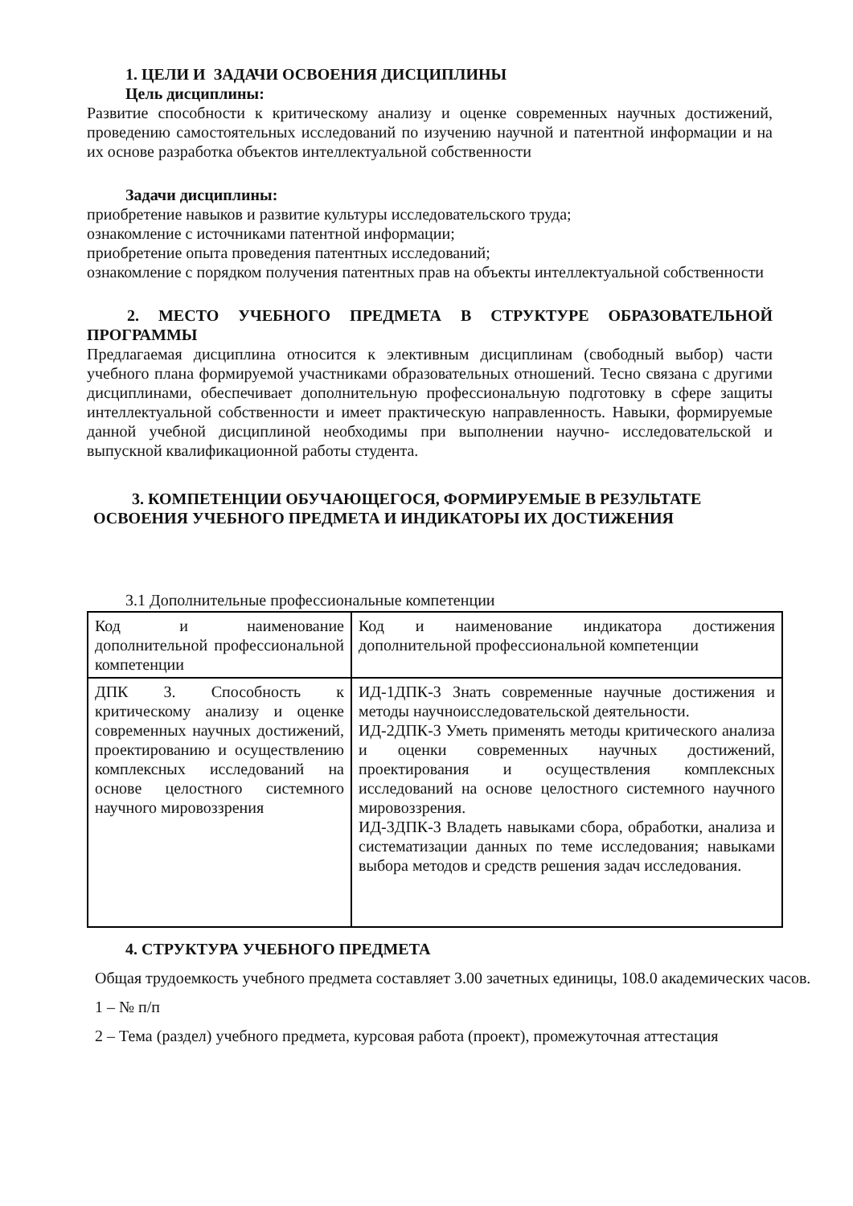1. ЦЕЛИ И ЗАДАЧИ ОСВОЕНИЯ ДИСЦИПЛИНЫ
Цель дисциплины:
Развитие способности к критическому анализу и оценке современных научных достижений, проведению самостоятельных исследований по изучению научной и патентной информации и на их основе разработка объектов интеллектуальной собственности
Задачи дисциплины:
приобретение навыков и развитие культуры исследовательского труда;
ознакомление с источниками патентной информации;
приобретение опыта проведения патентных исследований;
ознакомление с порядком получения патентных прав на объекты интеллектуальной собственности
2. МЕСТО УЧЕБНОГО ПРЕДМЕТА В СТРУКТУРЕ ОБРАЗОВАТЕЛЬНОЙ ПРОГРАММЫ
Предлагаемая дисциплина относится к элективным дисциплинам (свободный выбор) части учебного плана формируемой участниками образовательных отношений. Тесно связана с другими дисциплинами, обеспечивает дополнительную профессиональную подготовку в сфере защиты интеллектуальной собственности и имеет практическую направленность. Навыки, формируемые данной учебной дисциплиной необходимы при выполнении научно- исследовательской и выпускной квалификационной работы студента.
3. КОМПЕТЕНЦИИ ОБУЧАЮЩЕГОСЯ, ФОРМИРУЕМЫЕ В РЕЗУЛЬТАТЕ ОСВОЕНИЯ УЧЕБНОГО ПРЕДМЕТА И ИНДИКАТОРЫ ИХ ДОСТИЖЕНИЯ
3.1 Дополнительные профессиональные компетенции
| Код и наименование дополнительной профессиональной компетенции | Код и наименование индикатора достижения дополнительной профессиональной компетенции |
| ДПК 3. Способность к критическому анализу и оценке современных научных достижений, проектированию и осуществлению комплексных исследований на основе целостного системного научного мировоззрения | ИД-1ДПК-3 Знать современные научные достижения и методы научноисследовательской деятельности. ИД-2ДПК-3 Уметь применять методы критического анализа и оценки современных научных достижений, проектирования и осуществления комплексных исследований на основе целостного системного научного мировоззрения. ИД-3ДПК-3 Владеть навыками сбора, обработки, анализа и систематизации данных по теме исследования; навыками выбора методов и средств решения задач исследования. |
4. СТРУКТУРА УЧЕБНОГО ПРЕДМЕТА
Общая трудоемкость учебного предмета составляет 3.00 зачетных единицы, 108.0 академических часов.
1 – № п/п
2 – Тема (раздел) учебного предмета, курсовая работа (проект), промежуточная аттестация